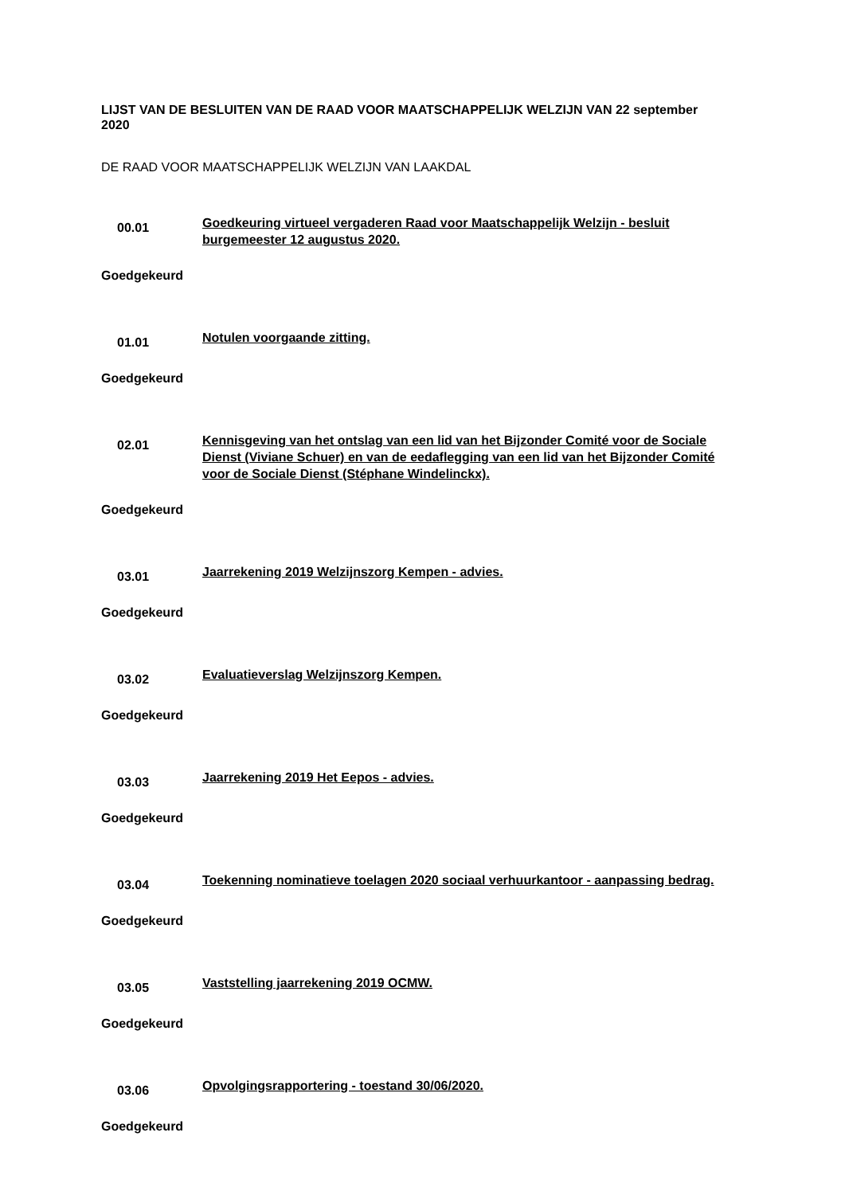LIJST VAN DE BESLUITEN VAN DE RAAD VOOR MAATSCHAPPELIJK WELZIJN VAN 22 september 2020
DE RAAD VOOR MAATSCHAPPELIJK WELZIJN VAN LAAKDAL
00.01
Goedkeuring virtueel vergaderen Raad voor Maatschappelijk Welzijn - besluit burgemeester 12 augustus 2020.
Goedgekeurd
01.01
Notulen voorgaande zitting.
Goedgekeurd
02.01
Kennisgeving van het ontslag van een lid van het Bijzonder Comité voor de Sociale Dienst (Viviane Schuer) en van de eedaflegging van een lid van het Bijzonder Comité voor de Sociale Dienst (Stéphane Windelinckx).
Goedgekeurd
03.01
Jaarrekening 2019 Welzijnszorg Kempen - advies.
Goedgekeurd
03.02
Evaluatieverslag Welzijnszorg Kempen.
Goedgekeurd
03.03
Jaarrekening 2019 Het Eepos - advies.
Goedgekeurd
03.04
Toekenning nominatieve toelagen 2020 sociaal verhuurkantoor - aanpassing bedrag.
Goedgekeurd
03.05
Vaststelling jaarrekening 2019 OCMW.
Goedgekeurd
03.06
Opvolgingsrapportering - toestand 30/06/2020.
Goedgekeurd